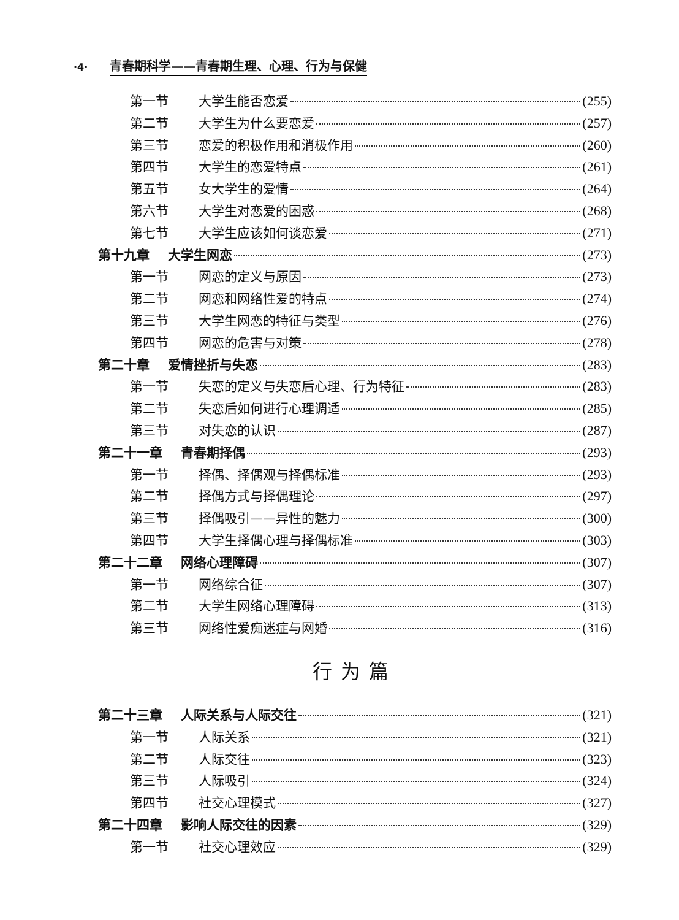·4· 青春期科学——青春期生理、心理、行为与保健
第一节 大学生能否恋爱 (255)
第二节 大学生为什么要恋爱 (257)
第三节 恋爱的积极作用和消极作用 (260)
第四节 大学生的恋爱特点 (261)
第五节 女大学生的爱情 (264)
第六节 大学生对恋爱的困惑 (268)
第七节 大学生应该如何谈恋爱 (271)
第十九章 大学生网恋 (273)
第一节 网恋的定义与原因 (273)
第二节 网恋和网络性爱的特点 (274)
第三节 大学生网恋的特征与类型 (276)
第四节 网恋的危害与对策 (278)
第二十章 爱情挫折与失恋 (283)
第一节 失恋的定义与失恋后心理、行为特征 (283)
第二节 失恋后如何进行心理调适 (285)
第三节 对失恋的认识 (287)
第二十一章 青春期择偶 (293)
第一节 择偶、择偶观与择偶标准 (293)
第二节 择偶方式与择偶理论 (297)
第三节 择偶吸引——异性的魅力 (300)
第四节 大学生择偶心理与择偶标准 (303)
第二十二章 网络心理障碍 (307)
第一节 网络综合征 (307)
第二节 大学生网络心理障碍 (313)
第三节 网络性爱痴迷症与网婚 (316)
行为篇
第二十三章 人际关系与人际交往 (321)
第一节 人际关系 (321)
第二节 人际交往 (323)
第三节 人际吸引 (324)
第四节 社交心理模式 (327)
第二十四章 影响人际交往的因素 (329)
第一节 社交心理效应 (329)